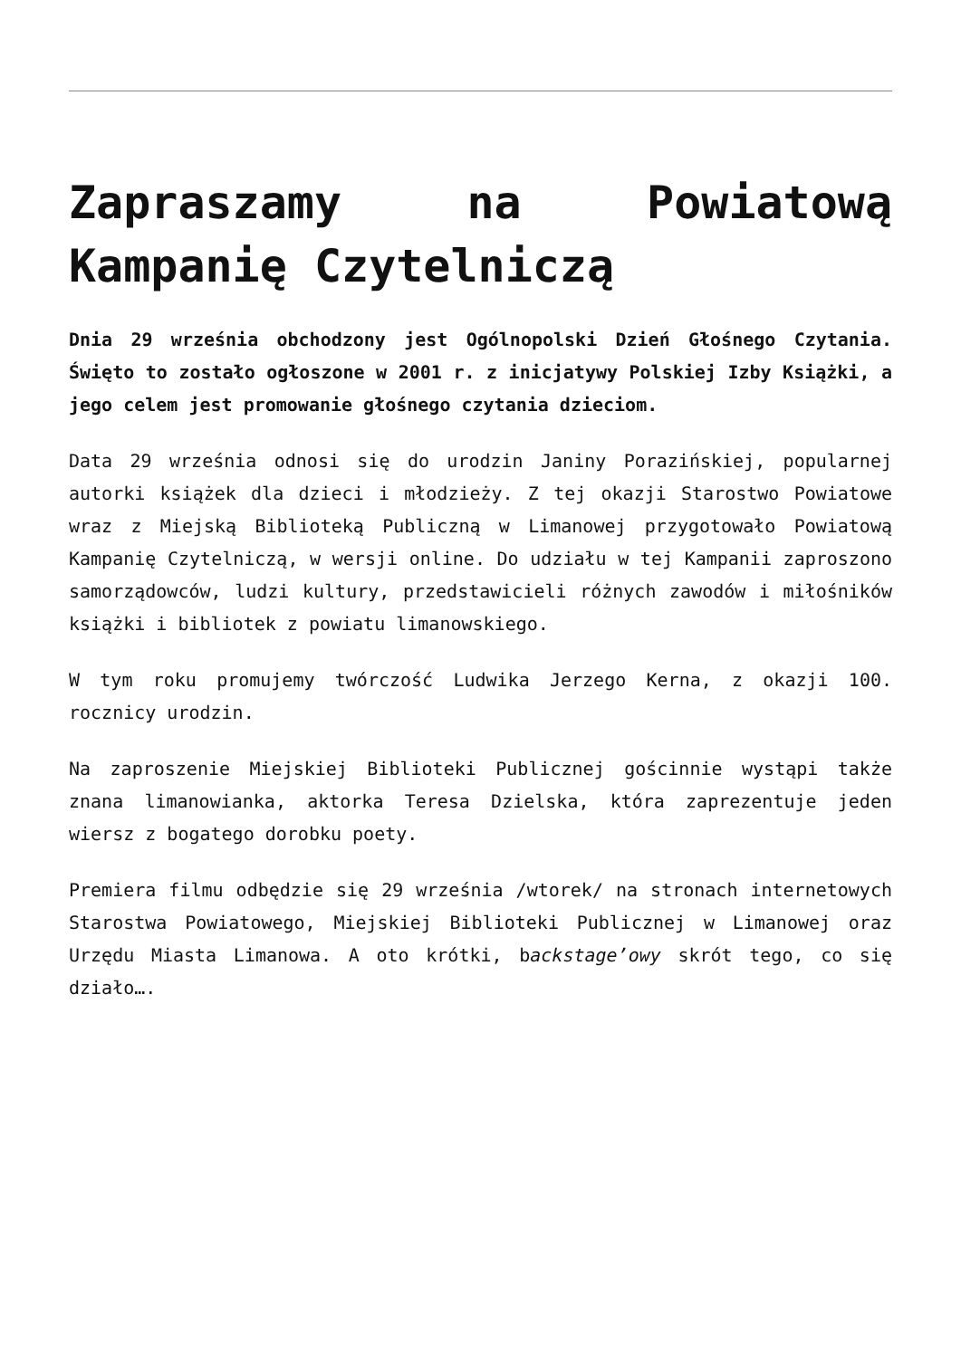Zapraszamy na Powiatową Kampanię Czytelniczą
Dnia 29 września obchodzony jest Ogólnopolski Dzień Głośnego Czytania. Święto to zostało ogłoszone w 2001 r. z inicjatywy Polskiej Izby Książki, a jego celem jest promowanie głośnego czytania dzieciom.
Data 29 września odnosi się do urodzin Janiny Porazińskiej, popularnej autorki książek dla dzieci i młodzieży. Z tej okazji Starostwo Powiatowe wraz z Miejską Biblioteką Publiczną w Limanowej przygotowało Powiatową Kampanię Czytelniczą, w wersji online. Do udziału w tej Kampanii zaproszono samorządowców, ludzi kultury, przedstawicieli różnych zawodów i miłośników książki i bibliotek z powiatu limanowskiego.
W tym roku promujemy twórczość Ludwika Jerzego Kerna, z okazji 100. rocznicy urodzin.
Na zaproszenie Miejskiej Biblioteki Publicznej gościnnie wystąpi także znana limanowianka, aktorka Teresa Dzielska, która zaprezentuje jeden wiersz z bogatego dorobku poety.
Premiera filmu odbędzie się 29 września /wtorek/ na stronach internetowych Starostwa Powiatowego, Miejskiej Biblioteki Publicznej w Limanowej oraz Urzędu Miasta Limanowa. A oto krótki, backstage’owy skrót tego, co się działo….